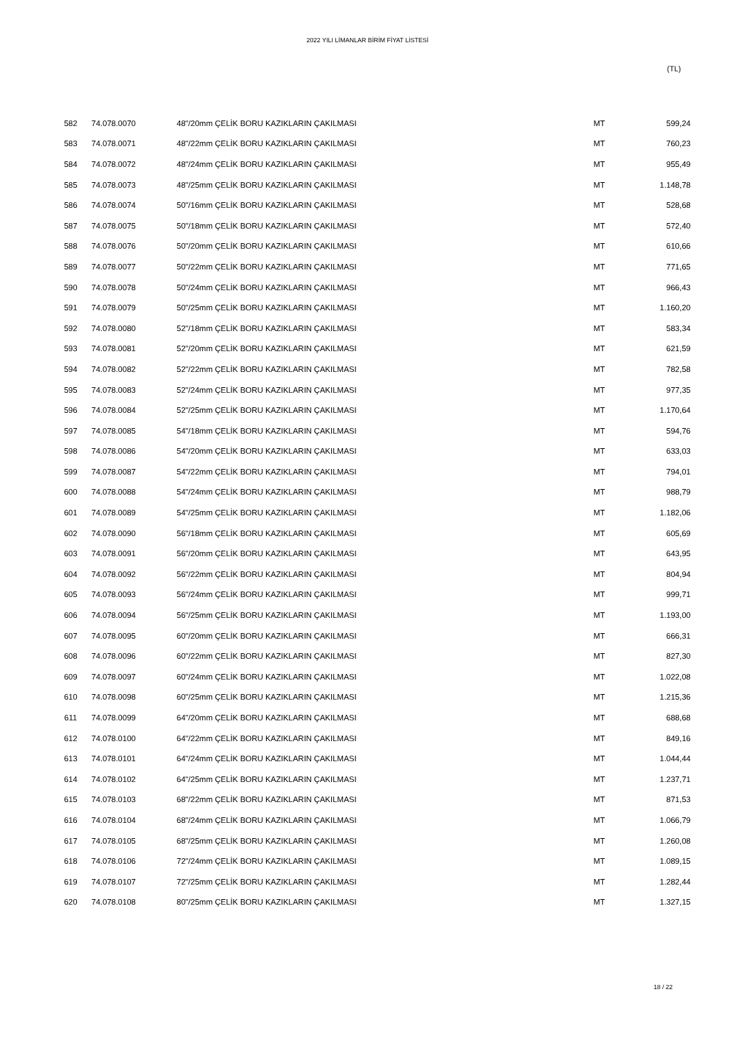2022 YILI LİMANLAR BİRİM FİYAT LİSTESİ
(TL)
| 582 | 74.078.0070 | 48"/20mm ÇELİK BORU KAZIKLARIN ÇAKILMASI | MT | 599,24 |
| 583 | 74.078.0071 | 48"/22mm ÇELİK BORU KAZIKLARIN ÇAKILMASI | MT | 760,23 |
| 584 | 74.078.0072 | 48"/24mm ÇELİK BORU KAZIKLARIN ÇAKILMASI | MT | 955,49 |
| 585 | 74.078.0073 | 48"/25mm ÇELİK BORU KAZIKLARIN ÇAKILMASI | MT | 1.148,78 |
| 586 | 74.078.0074 | 50"/16mm ÇELİK BORU KAZIKLARIN ÇAKILMASI | MT | 528,68 |
| 587 | 74.078.0075 | 50"/18mm ÇELİK BORU KAZIKLARIN ÇAKILMASI | MT | 572,40 |
| 588 | 74.078.0076 | 50"/20mm ÇELİK BORU KAZIKLARIN ÇAKILMASI | MT | 610,66 |
| 589 | 74.078.0077 | 50"/22mm ÇELİK BORU KAZIKLARIN ÇAKILMASI | MT | 771,65 |
| 590 | 74.078.0078 | 50"/24mm ÇELİK BORU KAZIKLARIN ÇAKILMASI | MT | 966,43 |
| 591 | 74.078.0079 | 50"/25mm ÇELİK BORU KAZIKLARIN ÇAKILMASI | MT | 1.160,20 |
| 592 | 74.078.0080 | 52"/18mm ÇELİK BORU KAZIKLARIN ÇAKILMASI | MT | 583,34 |
| 593 | 74.078.0081 | 52"/20mm ÇELİK BORU KAZIKLARIN ÇAKILMASI | MT | 621,59 |
| 594 | 74.078.0082 | 52"/22mm ÇELİK BORU KAZIKLARIN ÇAKILMASI | MT | 782,58 |
| 595 | 74.078.0083 | 52"/24mm ÇELİK BORU KAZIKLARIN ÇAKILMASI | MT | 977,35 |
| 596 | 74.078.0084 | 52"/25mm ÇELİK BORU KAZIKLARIN ÇAKILMASI | MT | 1.170,64 |
| 597 | 74.078.0085 | 54"/18mm ÇELİK BORU KAZIKLARIN ÇAKILMASI | MT | 594,76 |
| 598 | 74.078.0086 | 54"/20mm ÇELİK BORU KAZIKLARIN ÇAKILMASI | MT | 633,03 |
| 599 | 74.078.0087 | 54"/22mm ÇELİK BORU KAZIKLARIN ÇAKILMASI | MT | 794,01 |
| 600 | 74.078.0088 | 54"/24mm ÇELİK BORU KAZIKLARIN ÇAKILMASI | MT | 988,79 |
| 601 | 74.078.0089 | 54"/25mm ÇELİK BORU KAZIKLARIN ÇAKILMASI | MT | 1.182,06 |
| 602 | 74.078.0090 | 56"/18mm ÇELİK BORU KAZIKLARIN ÇAKILMASI | MT | 605,69 |
| 603 | 74.078.0091 | 56"/20mm ÇELİK BORU KAZIKLARIN ÇAKILMASI | MT | 643,95 |
| 604 | 74.078.0092 | 56"/22mm ÇELİK BORU KAZIKLARIN ÇAKILMASI | MT | 804,94 |
| 605 | 74.078.0093 | 56"/24mm ÇELİK BORU KAZIKLARIN ÇAKILMASI | MT | 999,71 |
| 606 | 74.078.0094 | 56"/25mm ÇELİK BORU KAZIKLARIN ÇAKILMASI | MT | 1.193,00 |
| 607 | 74.078.0095 | 60"/20mm ÇELİK BORU KAZIKLARIN ÇAKILMASI | MT | 666,31 |
| 608 | 74.078.0096 | 60"/22mm ÇELİK BORU KAZIKLARIN ÇAKILMASI | MT | 827,30 |
| 609 | 74.078.0097 | 60"/24mm ÇELİK BORU KAZIKLARIN ÇAKILMASI | MT | 1.022,08 |
| 610 | 74.078.0098 | 60"/25mm ÇELİK BORU KAZIKLARIN ÇAKILMASI | MT | 1.215,36 |
| 611 | 74.078.0099 | 64"/20mm ÇELİK BORU KAZIKLARIN ÇAKILMASI | MT | 688,68 |
| 612 | 74.078.0100 | 64"/22mm ÇELİK BORU KAZIKLARIN ÇAKILMASI | MT | 849,16 |
| 613 | 74.078.0101 | 64"/24mm ÇELİK BORU KAZIKLARIN ÇAKILMASI | MT | 1.044,44 |
| 614 | 74.078.0102 | 64"/25mm ÇELİK BORU KAZIKLARIN ÇAKILMASI | MT | 1.237,71 |
| 615 | 74.078.0103 | 68"/22mm ÇELİK BORU KAZIKLARIN ÇAKILMASI | MT | 871,53 |
| 616 | 74.078.0104 | 68"/24mm ÇELİK BORU KAZIKLARIN ÇAKILMASI | MT | 1.066,79 |
| 617 | 74.078.0105 | 68"/25mm ÇELİK BORU KAZIKLARIN ÇAKILMASI | MT | 1.260,08 |
| 618 | 74.078.0106 | 72"/24mm ÇELİK BORU KAZIKLARIN ÇAKILMASI | MT | 1.089,15 |
| 619 | 74.078.0107 | 72"/25mm ÇELİK BORU KAZIKLARIN ÇAKILMASI | MT | 1.282,44 |
| 620 | 74.078.0108 | 80"/25mm ÇELİK BORU KAZIKLARIN ÇAKILMASI | MT | 1.327,15 |
18 / 22